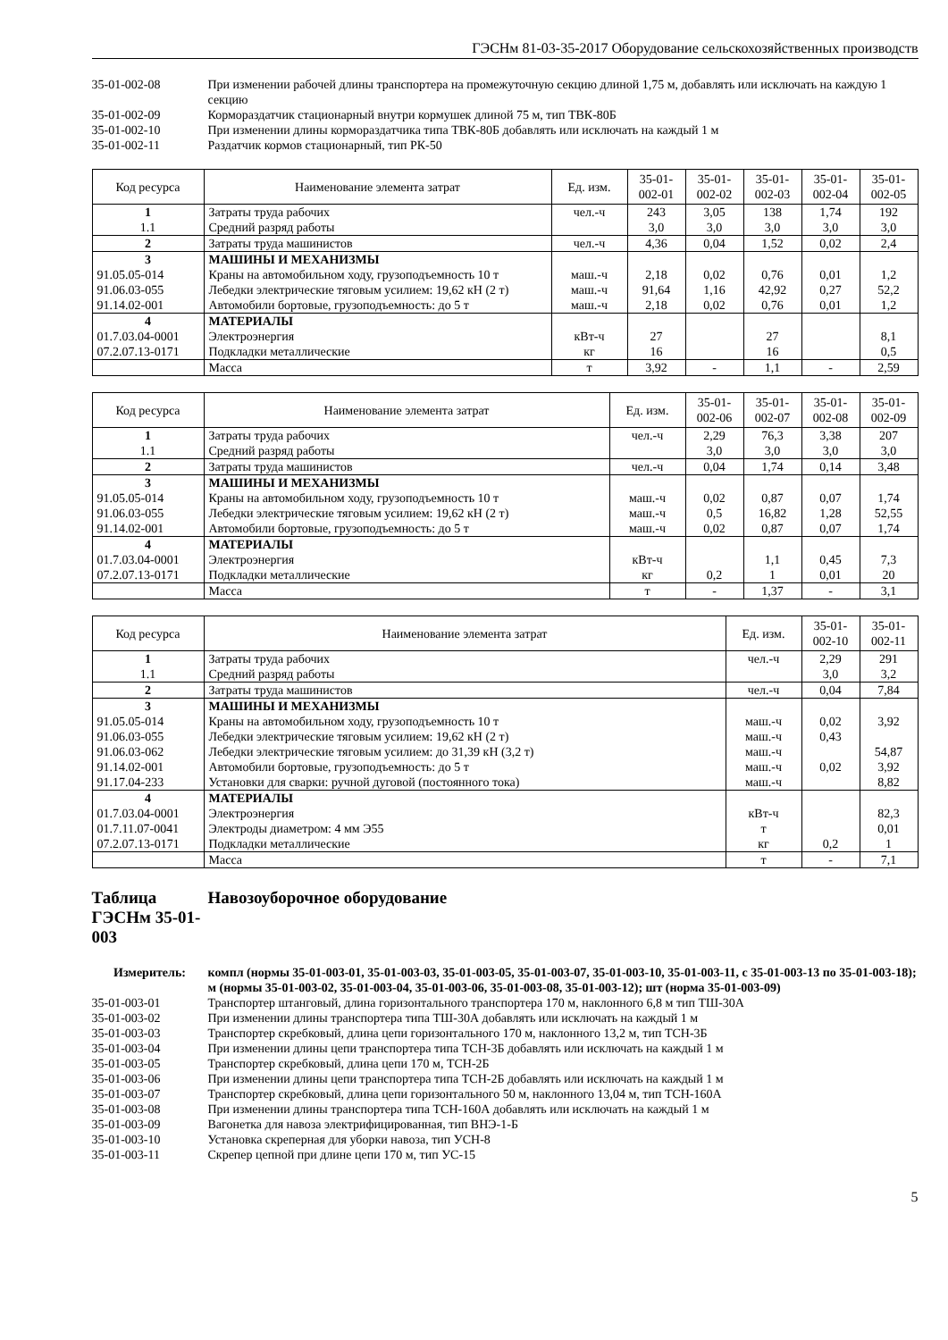ГЭСНм 81-03-35-2017 Оборудование сельскохозяйственных производств
35-01-002-08
При изменении рабочей длины транспортера на промежуточную секцию длиной 1,75 м, добавлять или исключать на каждую 1 секцию
35-01-002-09
Кормораздатчик стационарный внутри кормушек длиной 75 м, тип ТВК-80Б
35-01-002-10
При изменении длины кормораздатчика типа ТВК-80Б добавлять или исключать на каждый 1 м
35-01-002-11
Раздатчик кормов стационарный, тип РК-50
| Код ресурса | Наименование элемента затрат | Ед. изм. | 35-01-002-01 | 35-01-002-02 | 35-01-002-03 | 35-01-002-04 | 35-01-002-05 |
| --- | --- | --- | --- | --- | --- | --- | --- |
| 1 | Затраты труда рабочих | чел.-ч | 243 | 3,05 | 138 | 1,74 | 192 |
| 1.1 | Средний разряд работы | | 3,0 | 3,0 | 3,0 | 3,0 | 3,0 |
| 2 | Затраты труда машинистов | чел.-ч | 4,36 | 0,04 | 1,52 | 0,02 | 2,4 |
| 3 | МАШИНЫ И МЕХАНИЗМЫ | | | | | | |
| 91.05.05-014 | Краны на автомобильном ходу, грузоподъемность 10 т | маш.-ч | 2,18 | 0,02 | 0,76 | 0,01 | 1,2 |
| 91.06.03-055 | Лебедки электрические тяговым усилием: 19,62 кН (2 т) | маш.-ч | 91,64 | 1,16 | 42,92 | 0,27 | 52,2 |
| 91.14.02-001 | Автомобили бортовые, грузоподъемность: до 5 т | маш.-ч | 2,18 | 0,02 | 0,76 | 0,01 | 1,2 |
| 4 | МАТЕРИАЛЫ | | | | | | |
| 01.7.03.04-0001 | Электроэнергия | кВт-ч | 27 | | 27 | | 8,1 |
| 07.2.07.13-0171 | Подкладки металлические | кг | 16 | | 16 | | 0,5 |
| | Масса | т | 3,92 | - | 1,1 | - | 2,59 |
| Код ресурса | Наименование элемента затрат | Ед. изм. | 35-01-002-06 | 35-01-002-07 | 35-01-002-08 | 35-01-002-09 |
| --- | --- | --- | --- | --- | --- | --- |
| 1 | Затраты труда рабочих | чел.-ч | 2,29 | 76,3 | 3,38 | 207 |
| 1.1 | Средний разряд работы | | 3,0 | 3,0 | 3,0 | 3,0 |
| 2 | Затраты труда машинистов | чел.-ч | 0,04 | 1,74 | 0,14 | 3,48 |
| 3 | МАШИНЫ И МЕХАНИЗМЫ | | | | | |
| 91.05.05-014 | Краны на автомобильном ходу, грузоподъемность 10 т | маш.-ч | 0,02 | 0,87 | 0,07 | 1,74 |
| 91.06.03-055 | Лебедки электрические тяговым усилием: 19,62 кН (2 т) | маш.-ч | 0,5 | 16,82 | 1,28 | 52,55 |
| 91.14.02-001 | Автомобили бортовые, грузоподъемность: до 5 т | маш.-ч | 0,02 | 0,87 | 0,07 | 1,74 |
| 4 | МАТЕРИАЛЫ | | | | | |
| 01.7.03.04-0001 | Электроэнергия | кВт-ч | | 1,1 | 0,45 | 7,3 |
| 07.2.07.13-0171 | Подкладки металлические | кг | 0,2 | 1 | 0,01 | 20 |
| | Масса | т | - | 1,37 | - | 3,1 |
| Код ресурса | Наименование элемента затрат | Ед. изм. | 35-01-002-10 | 35-01-002-11 |
| --- | --- | --- | --- | --- |
| 1 | Затраты труда рабочих | чел.-ч | 2,29 | 291 |
| 1.1 | Средний разряд работы | | 3,0 | 3,2 |
| 2 | Затраты труда машинистов | чел.-ч | 0,04 | 7,84 |
| 3 | МАШИНЫ И МЕХАНИЗМЫ | | | |
| 91.05.05-014 | Краны на автомобильном ходу, грузоподъемность 10 т | маш.-ч | 0,02 | 3,92 |
| 91.06.03-055 | Лебедки электрические тяговым усилием: 19,62 кН (2 т) | маш.-ч | 0,43 | |
| 91.06.03-062 | Лебедки электрические тяговым усилием: до 31,39 кН (3,2 т) | маш.-ч | | 54,87 |
| 91.14.02-001 | Автомобили бортовые, грузоподъемность: до 5 т | маш.-ч | 0,02 | 3,92 |
| 91.17.04-233 | Установки для сварки: ручной дуговой (постоянного тока) | маш.-ч | | 8,82 |
| 4 | МАТЕРИАЛЫ | | | |
| 01.7.03.04-0001 | Электроэнергия | кВт-ч | | 82,3 |
| 01.7.11.07-0041 | Электроды диаметром: 4 мм Э55 | т | | 0,01 |
| 07.2.07.13-0171 | Подкладки металлические | кг | 0,2 | 1 |
| | Масса | т | - | 7,1 |
Таблица ГЭСНм 35-01-003 Навозоуборочное оборудование
Измеритель:
компл (нормы 35-01-003-01, 35-01-003-03, 35-01-003-05, 35-01-003-07, 35-01-003-10, 35-01-003-11, с 35-01-003-13 по 35-01-003-18); м (нормы 35-01-003-02, 35-01-003-04, 35-01-003-06, 35-01-003-08, 35-01-003-12); шт (норма 35-01-003-09)
35-01-003-01
Транспортер штанговый, длина горизонтального транспортера 170 м, наклонного 6,8 м тип ТШ-30А
35-01-003-02
При изменении длины транспортера типа ТШ-30А добавлять или исключать на каждый 1 м
35-01-003-03
Транспортер скребковый, длина цепи горизонтального 170 м, наклонного 13,2 м, тип ТСН-3Б
35-01-003-04
При изменении длины цепи транспортера типа ТСН-3Б добавлять или исключать на каждый 1 м
35-01-003-05
Транспортер скребковый, длина цепи 170 м, ТСН-2Б
35-01-003-06
При изменении длины цепи транспортера типа ТСН-2Б добавлять или исключать на каждый 1 м
35-01-003-07
Транспортер скребковый, длина цепи горизонтального 50 м, наклонного 13,04 м, тип ТСН-160А
35-01-003-08
При изменении длины транспортера типа ТСН-160А добавлять или исключать на каждый 1 м
35-01-003-09
Вагонетка для навоза электрифицированная, тип ВНЭ-1-Б
35-01-003-10
Установка скреперная для уборки навоза, тип УСН-8
35-01-003-11
Скрепер цепной при длине цепи 170 м, тип УС-15
5